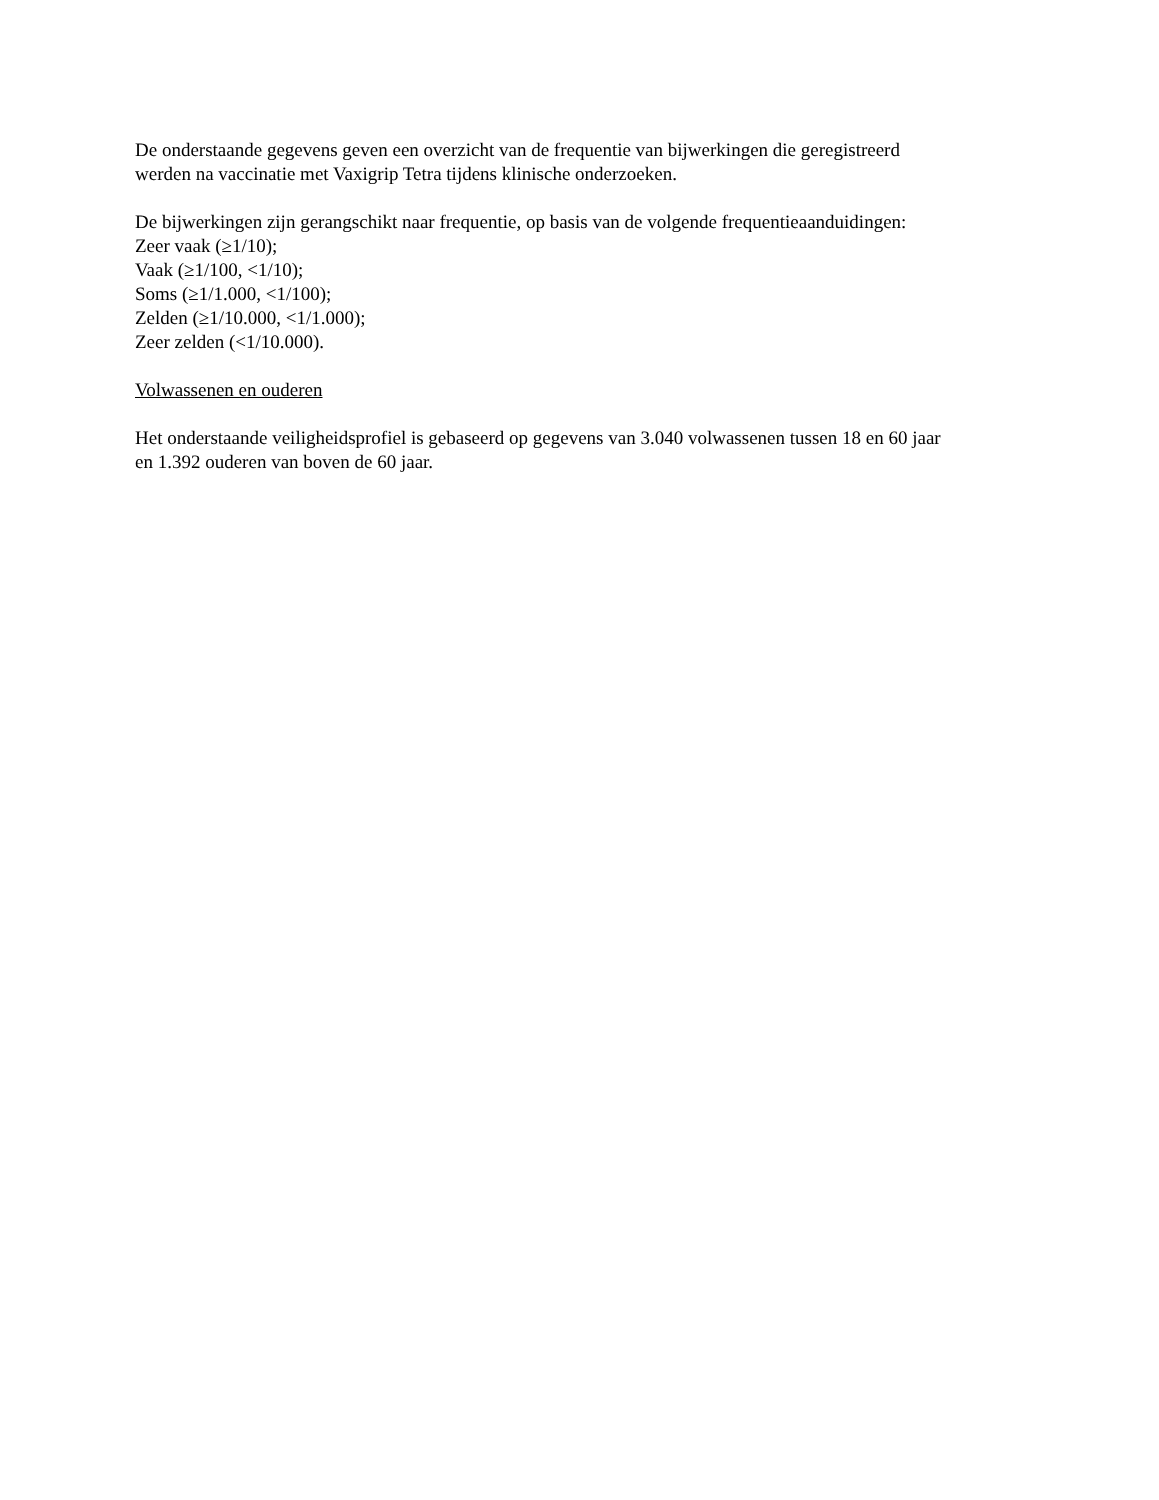De onderstaande gegevens geven een overzicht van de frequentie van bijwerkingen die geregistreerd
werden na vaccinatie met Vaxigrip Tetra tijdens klinische onderzoeken.
De bijwerkingen zijn gerangschikt naar frequentie, op basis van de volgende frequentieaanduidingen:
Zeer vaak (≥1/10);
Vaak (≥1/100, <1/10);
Soms (≥1/1.000, <1/100);
Zelden (≥1/10.000, <1/1.000);
Zeer zelden (<1/10.000).
Volwassenen en ouderen
Het onderstaande veiligheidsprofiel is gebaseerd op gegevens van 3.040 volwassenen tussen 18 en 60 jaar
en 1.392 ouderen van boven de 60 jaar.